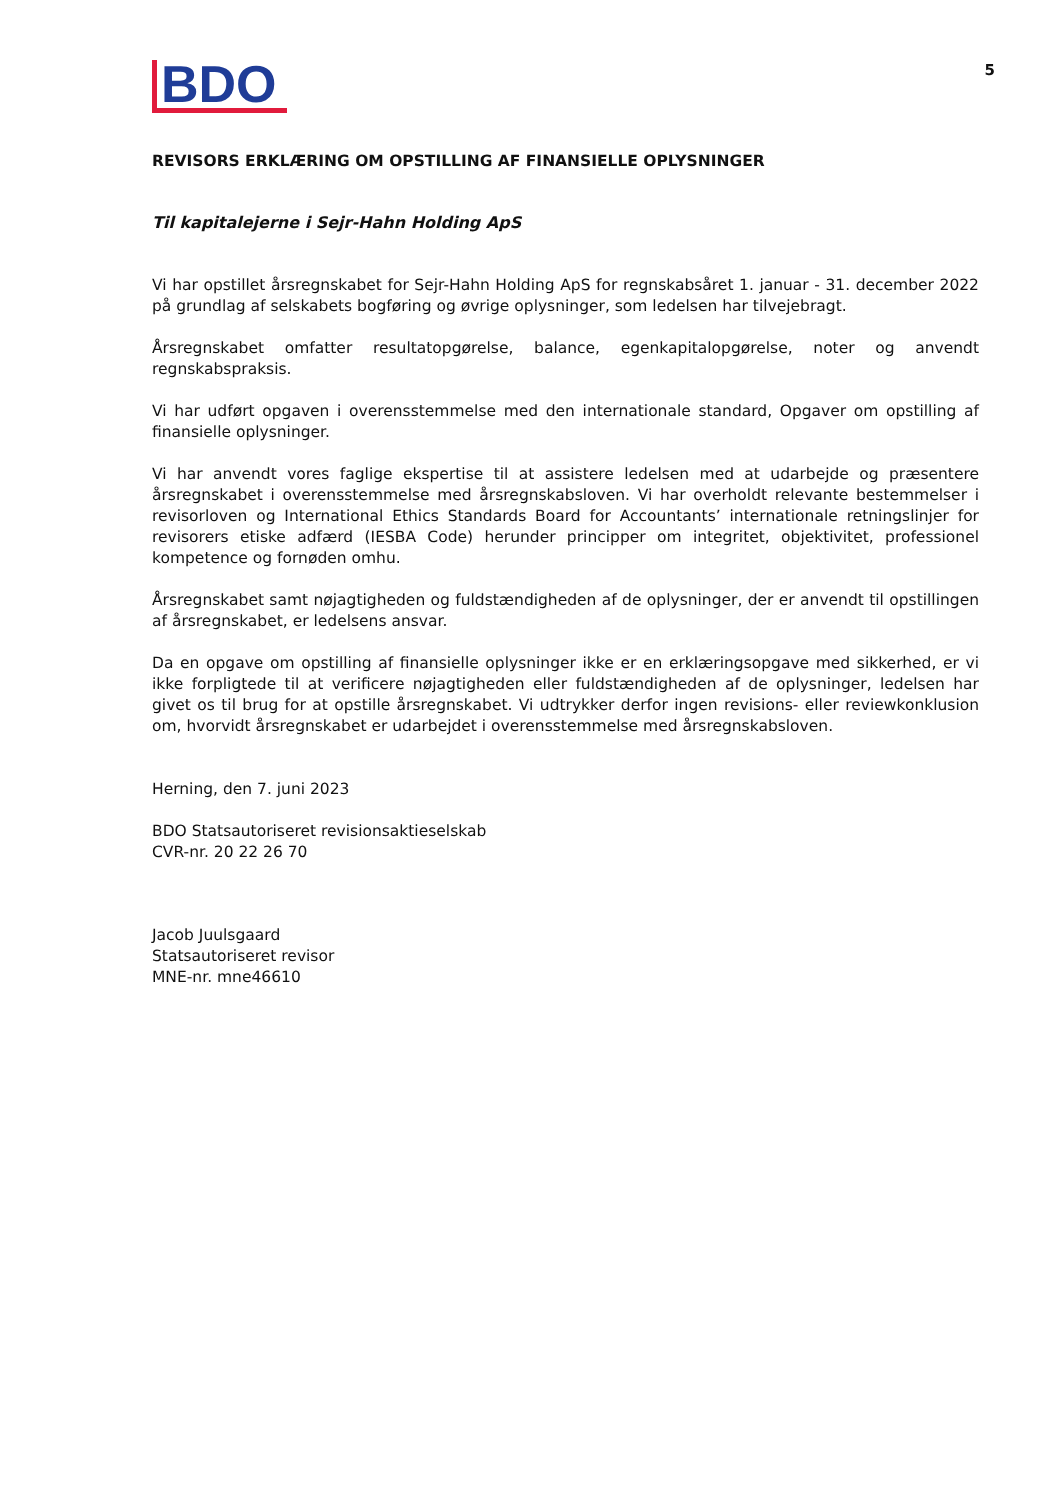BDO
5
REVISORS ERKLÆRING OM OPSTILLING AF FINANSIELLE OPLYSNINGER
Til kapitalejerne i Sejr-Hahn Holding ApS
Vi har opstillet årsregnskabet for Sejr-Hahn Holding ApS for regnskabsåret 1. januar - 31. december 2022 på grundlag af selskabets bogføring og øvrige oplysninger, som ledelsen har tilvejebragt.
Årsregnskabet omfatter resultatopgørelse, balance, egenkapitalopgørelse, noter og anvendt regnskabspraksis.
Vi har udført opgaven i overensstemmelse med den internationale standard, Opgaver om opstilling af finansielle oplysninger.
Vi har anvendt vores faglige ekspertise til at assistere ledelsen med at udarbejde og præsentere årsregnskabet i overensstemmelse med årsregnskabsloven. Vi har overholdt relevante bestemmelser i revisorloven og International Ethics Standards Board for Accountants’ internationale retningslinjer for revisorers etiske adfærd (IESBA Code) herunder principper om integritet, objektivitet, professionel kompetence og fornøden omhu.
Årsregnskabet samt nøjagtigheden og fuldstændigheden af de oplysninger, der er anvendt til opstillingen af årsregnskabet, er ledelsens ansvar.
Da en opgave om opstilling af finansielle oplysninger ikke er en erklæringsopgave med sikkerhed, er vi ikke forpligtede til at verificere nøjagtigheden eller fuldstændigheden af de oplysninger, ledelsen har givet os til brug for at opstille årsregnskabet. Vi udtrykker derfor ingen revisions- eller reviewkonklusion om, hvorvidt årsregnskabet er udarbejdet i overensstemmelse med årsregnskabsloven.
Herning, den 7. juni 2023
BDO Statsautoriseret revisionsaktieselskab
CVR-nr. 20 22 26 70
Jacob Juulsgaard
Statsautoriseret revisor
MNE-nr. mne46610